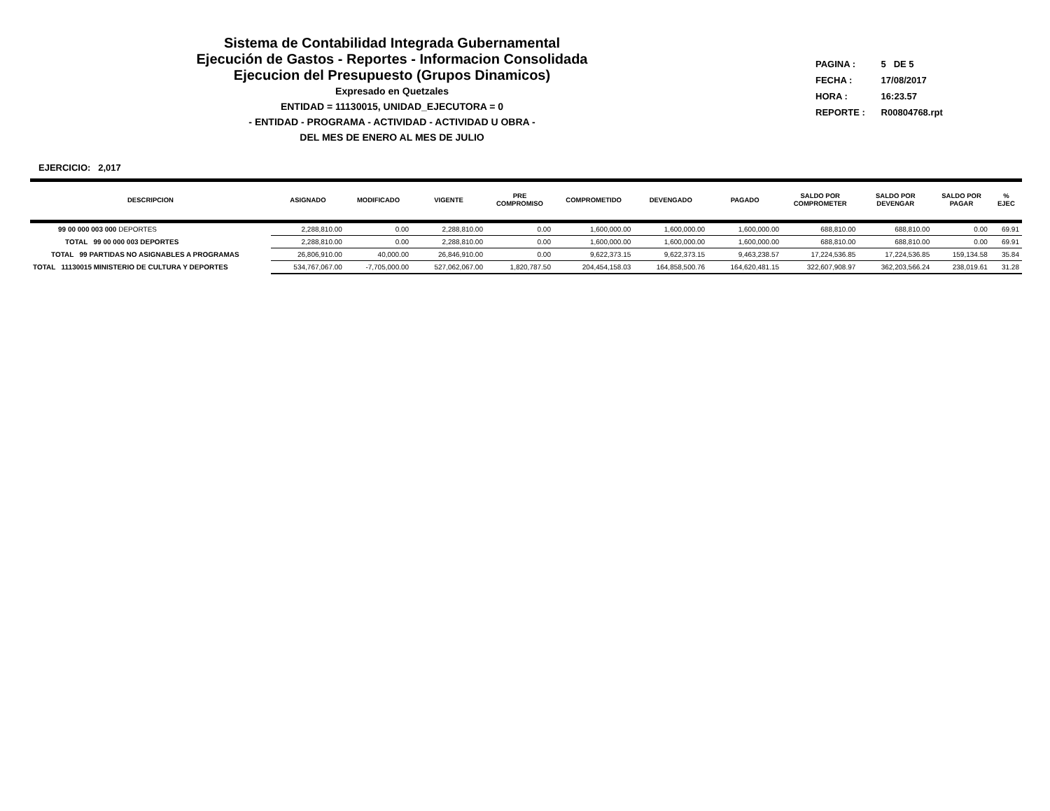Sistema de Contabilidad Integrada Gubernamental
Ejecución de Gastos - Reportes - Informacion Consolidada
Ejecucion del Presupuesto (Grupos Dinamicos)
Expresado en Quetzales
ENTIDAD = 11130015, UNIDAD_EJECUTORA = 0
- ENTIDAD - PROGRAMA - ACTIVIDAD - ACTIVIDAD U OBRA -
DEL MES DE ENERO AL MES DE JULIO
PAGINA : 5 DE 5
FECHA : 17/08/2017
HORA : 16:23.57
REPORTE : R00804768.rpt
EJERCICIO: 2,017
| DESCRIPCION | ASIGNADO | MODIFICADO | VIGENTE | PRE COMPROMISO | COMPROMETIDO | DEVENGADO | PAGADO | SALDO POR COMPROMETER | SALDO POR DEVENGAR | SALDO POR PAGAR | % EJEC |
| --- | --- | --- | --- | --- | --- | --- | --- | --- | --- | --- | --- |
| 99 00 000 003 000 DEPORTES | 2,288,810.00 | 0.00 | 2,288,810.00 | 0.00 | 1,600,000.00 | 1,600,000.00 | 1,600,000.00 | 688,810.00 | 688,810.00 | 0.00 | 69.91 |
| TOTAL 99 00 000 003 DEPORTES | 2,288,810.00 | 0.00 | 2,288,810.00 | 0.00 | 1,600,000.00 | 1,600,000.00 | 1,600,000.00 | 688,810.00 | 688,810.00 | 0.00 | 69.91 |
| TOTAL 99 PARTIDAS NO ASIGNABLES A PROGRAMAS | 26,806,910.00 | 40,000.00 | 26,846,910.00 | 0.00 | 9,622,373.15 | 9,622,373.15 | 9,463,238.57 | 17,224,536.85 | 17,224,536.85 | 159,134.58 | 35.84 |
| TOTAL 11130015 MINISTERIO DE CULTURA Y DEPORTES | 534,767,067.00 | -7,705,000.00 | 527,062,067.00 | 1,820,787.50 | 204,454,158.03 | 164,858,500.76 | 164,620,481.15 | 322,607,908.97 | 362,203,566.24 | 238,019.61 | 31.28 |